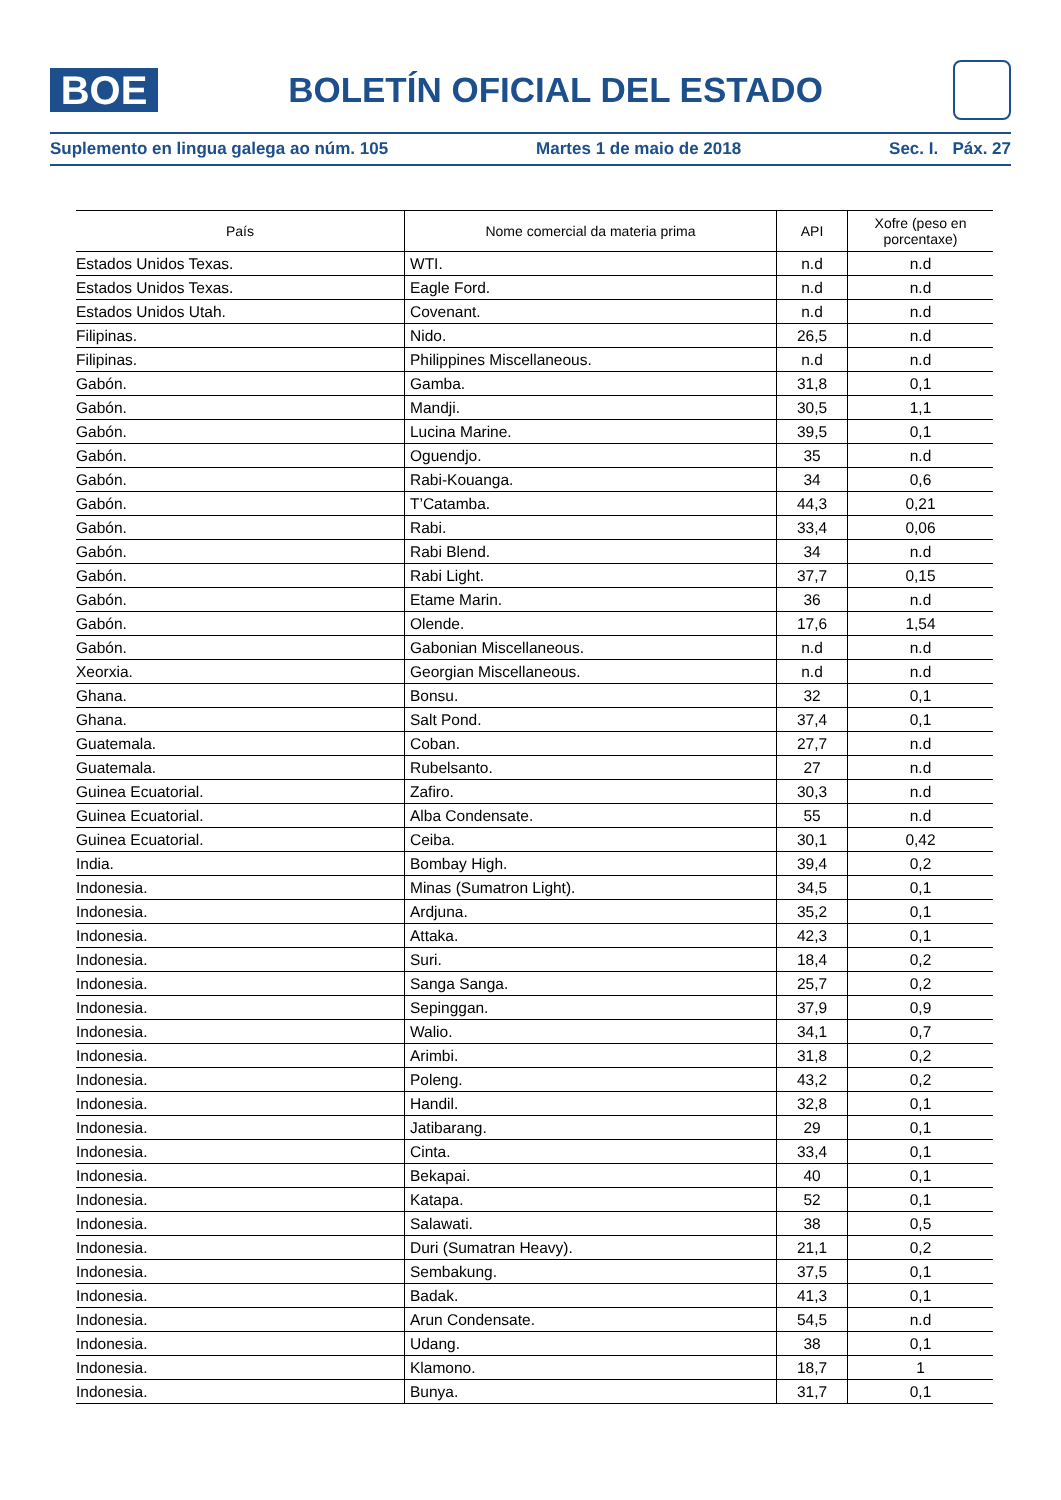BOE
BOLETÍN OFICIAL DEL ESTADO
Suplemento en lingua galega ao núm. 105 Martes 1 de maio de 2018 Sec. I. Páx. 27
| País | Nome comercial da materia prima | API | Xofre (peso en porcentaxe) |
| --- | --- | --- | --- |
| Estados Unidos Texas. | WTI. | n.d | n.d |
| Estados Unidos Texas. | Eagle Ford. | n.d | n.d |
| Estados Unidos Utah. | Covenant. | n.d | n.d |
| Filipinas. | Nido. | 26,5 | n.d |
| Filipinas. | Philippines Miscellaneous. | n.d | n.d |
| Gabón. | Gamba. | 31,8 | 0,1 |
| Gabón. | Mandji. | 30,5 | 1,1 |
| Gabón. | Lucina Marine. | 39,5 | 0,1 |
| Gabón. | Oguendjo. | 35 | n.d |
| Gabón. | Rabi-Kouanga. | 34 | 0,6 |
| Gabón. | T’Catamba. | 44,3 | 0,21 |
| Gabón. | Rabi. | 33,4 | 0,06 |
| Gabón. | Rabi Blend. | 34 | n.d |
| Gabón. | Rabi Light. | 37,7 | 0,15 |
| Gabón. | Etame Marin. | 36 | n.d |
| Gabón. | Olende. | 17,6 | 1,54 |
| Gabón. | Gabonian Miscellaneous. | n.d | n.d |
| Xeorxia. | Georgian Miscellaneous. | n.d | n.d |
| Ghana. | Bonsu. | 32 | 0,1 |
| Ghana. | Salt Pond. | 37,4 | 0,1 |
| Guatemala. | Coban. | 27,7 | n.d |
| Guatemala. | Rubelsanto. | 27 | n.d |
| Guinea Ecuatorial. | Zafiro. | 30,3 | n.d |
| Guinea Ecuatorial. | Alba Condensate. | 55 | n.d |
| Guinea Ecuatorial. | Ceiba. | 30,1 | 0,42 |
| India. | Bombay High. | 39,4 | 0,2 |
| Indonesia. | Minas (Sumatron Light). | 34,5 | 0,1 |
| Indonesia. | Ardjuna. | 35,2 | 0,1 |
| Indonesia. | Attaka. | 42,3 | 0,1 |
| Indonesia. | Suri. | 18,4 | 0,2 |
| Indonesia. | Sanga Sanga. | 25,7 | 0,2 |
| Indonesia. | Sepinggan. | 37,9 | 0,9 |
| Indonesia. | Walio. | 34,1 | 0,7 |
| Indonesia. | Arimbi. | 31,8 | 0,2 |
| Indonesia. | Poleng. | 43,2 | 0,2 |
| Indonesia. | Handil. | 32,8 | 0,1 |
| Indonesia. | Jatibarang. | 29 | 0,1 |
| Indonesia. | Cinta. | 33,4 | 0,1 |
| Indonesia. | Bekapai. | 40 | 0,1 |
| Indonesia. | Katapa. | 52 | 0,1 |
| Indonesia. | Salawati. | 38 | 0,5 |
| Indonesia. | Duri (Sumatran Heavy). | 21,1 | 0,2 |
| Indonesia. | Sembakung. | 37,5 | 0,1 |
| Indonesia. | Badak. | 41,3 | 0,1 |
| Indonesia. | Arun Condensate. | 54,5 | n.d |
| Indonesia. | Udang. | 38 | 0,1 |
| Indonesia. | Klamono. | 18,7 | 1 |
| Indonesia. | Bunya. | 31,7 | 0,1 |